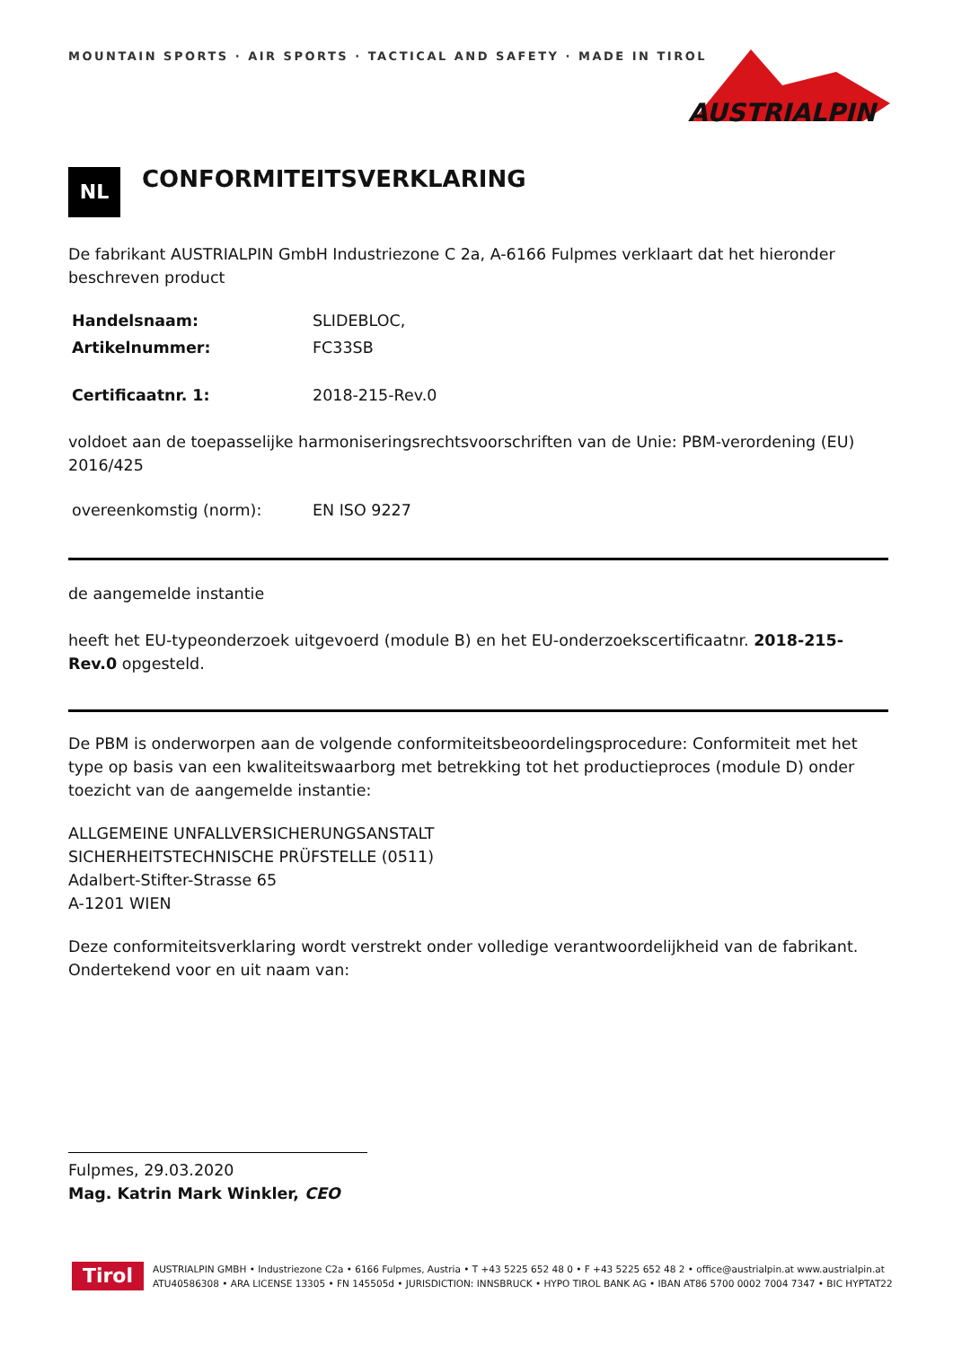MOUNTAIN SPORTS · AIR SPORTS · TACTICAL AND SAFETY · MADE IN TIROL
AUSTRIALPIN
NL
CONFORMITEITSVERKLARING
De fabrikant AUSTRIALPIN GmbH Industriezone C 2a, A-6166 Fulpmes verklaart dat het hieronder beschreven product
Handelsnaam: SLIDEBLOC,
Artikelnummer: FC33SB
Certificaatnr. 1: 2018-215-Rev.0
voldoet aan de toepasselijke harmoniseringsrechtsvoorschriften van de Unie: PBM-verordening (EU) 2016/425
overeenkomstig (norm): EN ISO 9227
de aangemelde instantie
heeft het EU-typeonderzoek uitgevoerd (module B) en het EU-onderzoekscertificaatnr. 2018-215-Rev.0 opgesteld.
De PBM is onderworpen aan de volgende conformiteitsbeoordelingsprocedure: Conformiteit met het type op basis van een kwaliteitswaarborg met betrekking tot het productieproces (module D) onder toezicht van de aangemelde instantie:
ALLGEMEINE UNFALLVERSICHERUNGSANSTALT
SICHERHEITSTECHNISCHE PRÜFSTELLE (0511)
Adalbert-Stifter-Strasse 65
A-1201 WIEN
Deze conformiteitsverklaring wordt verstrekt onder volledige verantwoordelijkheid van de fabrikant. Ondertekend voor en uit naam van:
Fulpmes, 29.03.2020
Mag. Katrin Mark Winkler, CEO
Tirol
AUSTRIALPIN GMBH • Industriezone C2a • 6166 Fulpmes, Austria • T +43 5225 652 48 0 • F +43 5225 652 48 2 • office@austrialpin.at www.austrialpin.at
ATU40586308 • ARA LICENSE 13305 • FN 145505d • JURISDICTION: INNSBRUCK • HYPO TIROL BANK AG • IBAN AT86 5700 0002 7004 7347 • BIC HYPTAT22